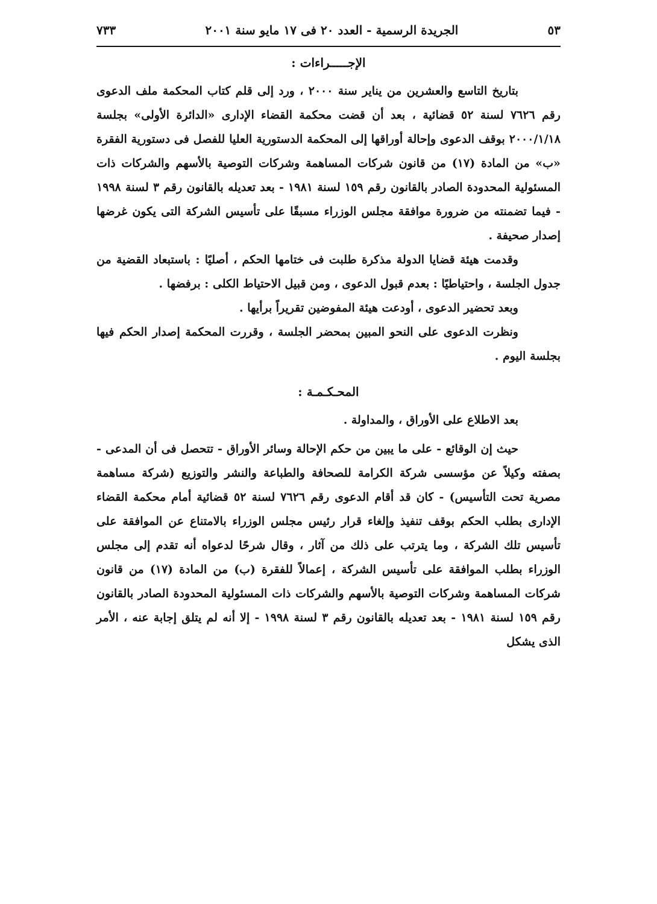٥٣ الجريدة الرسمية - العدد ٢٠ فى ١٧ مايو سنة ٢٠٠١ ٧٣٣
الإجـــــراءات :
بتاريخ التاسع والعشرين من يناير سنة ٢٠٠٠ ، ورد إلى قلم كتاب المحكمة ملف الدعوى رقم ٧٦٢٦ لسنة ٥٢ قضائية ، بعد أن قضت محكمة القضاء الإدارى «الدائرة الأولى» بجلسة ٢٠٠٠/١/١٨ بوقف الدعوى وإحالة أوراقها إلى المحكمة الدستورية العليا للفصل فى دستورية الفقرة «ب» من المادة (١٧) من قانون شركات المساهمة وشركات التوصية بالأسهم والشركات ذات المسئولية المحدودة الصادر بالقانون رقم ١٥٩ لسنة ١٩٨١ - بعد تعديله بالقانون رقم ٣ لسنة ١٩٩٨ - فيما تضمنته من ضرورة موافقة مجلس الوزراء مسبقًا على تأسيس الشركة التى يكون غرضها إصدار صحيفة .
وقدمت هيئة قضايا الدولة مذكرة طلبت فى ختامها الحكم ، أصليًا : باستبعاد القضية من جدول الجلسة ، واحتياطيًا : بعدم قبول الدعوى ، ومن قبيل الاحتياط الكلى : برفضها .
وبعد تحضير الدعوى ، أودعت هيئة المفوضين تقريراً برأيها .
ونظرت الدعوى على النحو المبين بمحضر الجلسة ، وقررت المحكمة إصدار الحكم فيها بجلسة اليوم .
المحـكـمـة :
بعد الاطلاع على الأوراق ، والمداولة .
حيث إن الوقائع - على ما يبين من حكم الإحالة وسائر الأوراق - تتحصل فى أن المدعى - بصفته وكيلاً عن مؤسسى شركة الكرامة للصحافة والطباعة والنشر والتوزيع (شركة مساهمة مصرية تحت التأسيس) - كان قد أقام الدعوى رقم ٧٦٢٦ لسنة ٥٢ قضائية أمام محكمة القضاء الإدارى بطلب الحكم بوقف تنفيذ وإلغاء قرار رئيس مجلس الوزراء بالامتناع عن الموافقة على تأسيس تلك الشركة ، وما يترتب على ذلك من آثار ، وقال شرحًا لدعواه أنه تقدم إلى مجلس الوزراء بطلب الموافقة على تأسيس الشركة ، إعمالاً للفقرة (ب) من المادة (١٧) من قانون شركات المساهمة وشركات التوصية بالأسهم والشركات ذات المسئولية المحدودة الصادر بالقانون رقم ١٥٩ لسنة ١٩٨١ - بعد تعديله بالقانون رقم ٣ لسنة ١٩٩٨ - إلا أنه لم يتلق إجابة عنه ، الأمر الذى يشكل